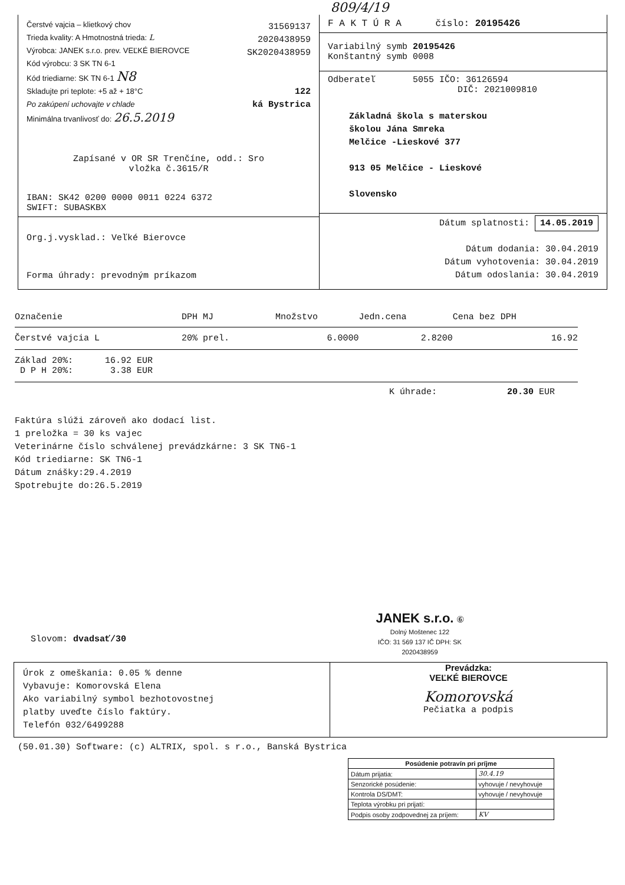809/4/19
Čerstvé vajcia – klietkový chov
Trieda kvality: A Hmotnostná trieda: L
Výrobca: JANEK s.r.o. prev. VEĽKÉ BIEROVCE
Kód výrobcu: 3 SK TN 6-1
Kód triediarne: SK TN 6-1 N8
Skladujte pri teplote: +5 až + 18°C
Po zakúpení uchovajte v chlade
Minimálna trvanlivosť do: 26.5.2019
31569137
2020438959
SK2020438959
122
ká Bystrica
Zapísané v OR SR Trenčíne, odd.: Sro
vložka č.3615/R
IBAN: SK42 0200 0000 0011 0224 6372
SWIFT: SUBASKBX
Org.j.vysklad.: Veľké Bierovce
Forma úhrady: prevodným príkazom
F A K T Ú R A číslo: 20195426
Variabilný symb 20195426
Konštantný symb 0008
Odberateľ 5055 IČO: 36126594
DIČ: 2021009810
Základná škola s materskou
školou Jána Smreka
Melčice -Lieskové 377
913 05 Melčice - Lieskové
Slovensko
Dátum splatnosti: 14.05.2019
Dátum dodania: 30.04.2019
Dátum vyhotovenia: 30.04.2019
Dátum odoslania: 30.04.2019
| Označenie | DPH MJ | Množstvo | Jedn.cena | Cena bez DPH |
| --- | --- | --- | --- | --- |
| Čerstvé vajcia L | 20% prel. | 6.0000 | 2.8200 | 16.92 |
| Základ 20%: 16.92 EUR D P H 20%: 3.38 EUR | | | | |
K úhrade: 20.30 EUR
Faktúra slúži zároveň ako dodací list.
1 preložka = 30 ks vajec
Veterinárne číslo schválenej prevádzkárne: 3 SK TN6-1
Kód triediarne: SK TN6-1
Dátum znášky:29.4.2019
Spotrebujte do:26.5.2019
Slovom: dvadsať/30
JANEK s.r.o. ⑥
Dolný Moštenec 122
IČO: 31 569 137 IČ DPH: SK 2020438959
Úrok z omeškania: 0.05 % denne
Vybavuje: Komorovská Elena
Ako variabilný symbol bezhotovostnej
platby uveďte číslo faktúry.
Telefón 032/6499288
Prevádzka:
VEĽKÉ BIEROVCE
Komorovská
Pečiatka a podpis
(50.01.30) Software: (c) ALTRIX, spol. s r.o., Banská Bystrica
| Posúdenie potravín pri príjme | |
| Dátum prijatia: | 30.4.19 |
| Senzorické posúdenie: | vyhovuje / nevyhovuje |
| Kontrola DS/DMT: | vyhovuje / nevyhovuje |
| Teplota výrobku pri prijatí: | |
| Podpis osoby zodpovednej za príjem: | KV |